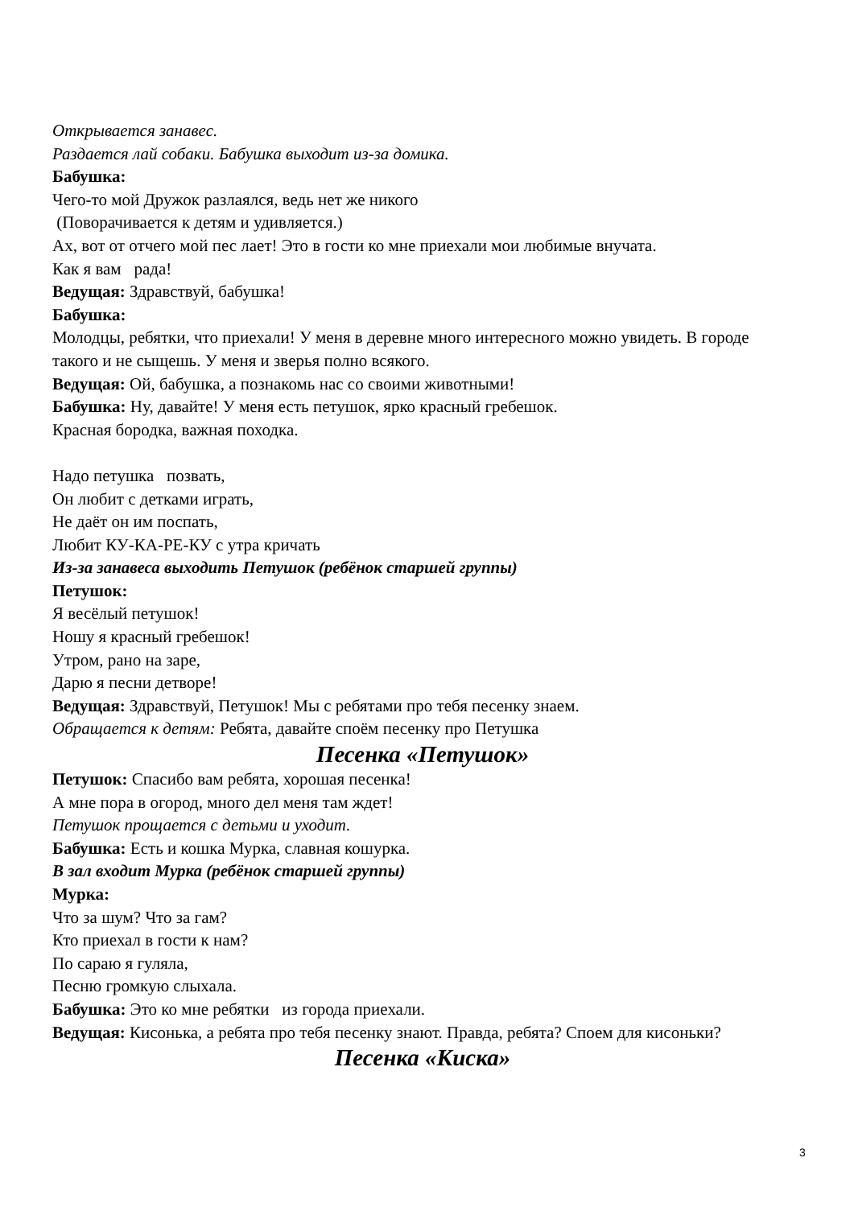Открывается занавес.
Раздается лай собаки. Бабушка выходит из-за домика.
Бабушка:
Чего-то мой Дружок разлаялся, ведь нет же никого
(Поворачивается к детям и удивляется.)
Ах, вот от отчего мой пес лает! Это в гости ко мне приехали мои любимые внучата.
Как я вам рада!
Ведущая: Здравствуй, бабушка!
Бабушка:
Молодцы, ребятки, что приехали! У меня в деревне много интересного можно увидеть. В городе такого и не сыщешь. У меня и зверья полно всякого.
Ведущая: Ой, бабушка, а познакомь нас со своими животными!
Бабушка: Ну, давайте! У меня есть петушок, ярко красный гребешок.
Красная бородка, важная походка.
Надо петушка позвать,
Он любит с детками играть,
Не даёт он им поспать,
Любит КУ-КА-РЕ-КУ с утра кричать
Из-за занавеса выходить Петушок (ребёнок старшей группы)
Петушок:
Я весёлый петушок!
Ношу я красный гребешок!
Утром, рано на заре,
Дарю я песни детворе!
Ведущая: Здравствуй, Петушок! Мы с ребятами про тебя песенку знаем.
Обращается к детям: Ребята, давайте споём песенку про Петушка
Песенка «Петушок»
Петушок: Спасибо вам ребята, хорошая песенка!
А мне пора в огород, много дел меня там ждет!
Петушок прощается с детьми и уходит.
Бабушка: Есть и кошка Мурка, славная кошурка.
В зал входит Мурка (ребёнок старшей группы)
Мурка:
Что за шум? Что за гам?
Кто приехал в гости к нам?
По сараю я гуляла,
Песню громкую слыхала.
Бабушка: Это ко мне ребятки из города приехали.
Ведущая: Кисонька, а ребята про тебя песенку знают. Правда, ребята? Споем для кисоньки?
Песенка «Киска»
3